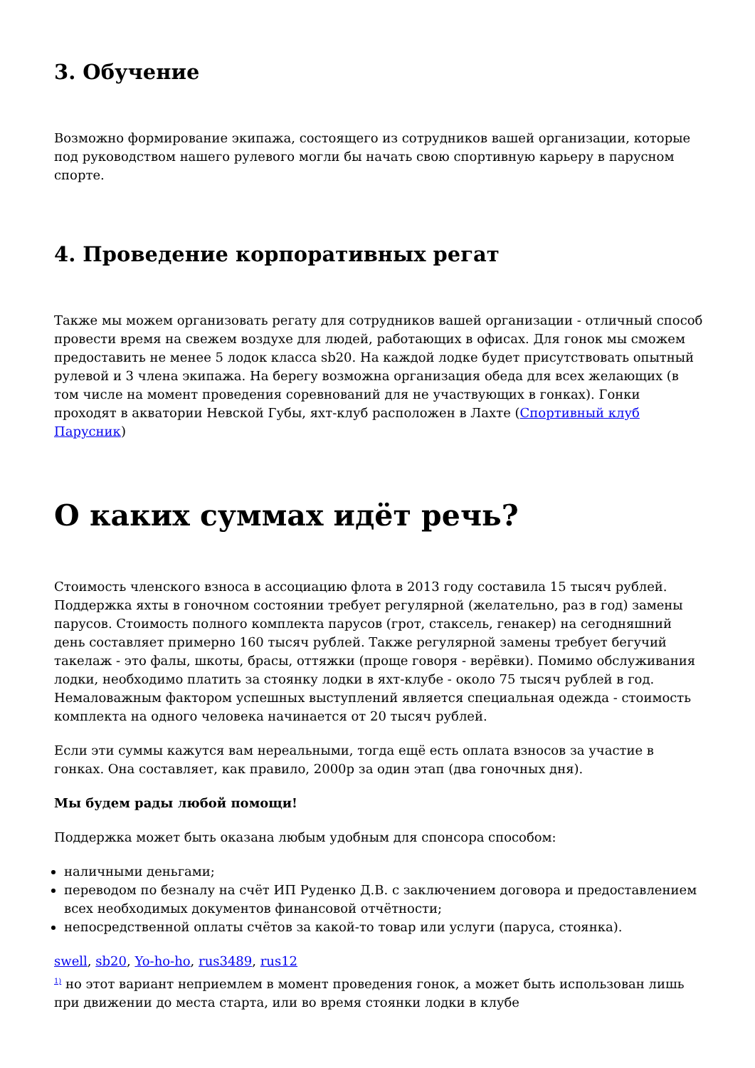3. Обучение
Возможно формирование экипажа, состоящего из сотрудников вашей организации, которые под руководством нашего рулевого могли бы начать свою спортивную карьеру в парусном спорте.
4. Проведение корпоративных регат
Также мы можем организовать регату для сотрудников вашей организации - отличный способ провести время на свежем воздухе для людей, работающих в офисах. Для гонок мы сможем предоставить не менее 5 лодок класса sb20. На каждой лодке будет присутствовать опытный рулевой и 3 члена экипажа. На берегу возможна организация обеда для всех желающих (в том числе на момент проведения соревнований для не участвующих в гонках). Гонки проходят в акватории Невской Губы, яхт-клуб расположен в Лахте (Спортивный клуб Парусник)
О каких суммах идёт речь?
Стоимость членского взноса в ассоциацию флота в 2013 году составила 15 тысяч рублей. Поддержка яхты в гоночном состоянии требует регулярной (желательно, раз в год) замены парусов. Стоимость полного комплекта парусов (грот, стаксель, генакер) на сегодняшний день составляет примерно 160 тысяч рублей. Также регулярной замены требует бегучий такелаж - это фалы, шкоты, брасы, оттяжки (проще говоря - верёвки). Помимо обслуживания лодки, необходимо платить за стоянку лодки в яхт-клубе - около 75 тысяч рублей в год. Немаловажным фактором успешных выступлений является специальная одежда - стоимость комплекта на одного человека начинается от 20 тысяч рублей.
Если эти суммы кажутся вам нереальными, тогда ещё есть оплата взносов за участие в гонках. Она составляет, как правило, 2000р за один этап (два гоночных дня).
Мы будем рады любой помощи!
Поддержка может быть оказана любым удобным для спонсора способом:
наличными деньгами;
переводом по безналу на счёт ИП Руденко Д.В. с заключением договора и предоставлением всех необходимых документов финансовой отчётности;
непосредственной оплаты счётов за какой-то товар или услуги (паруса, стоянка).
swell, sb20, Yo-ho-ho, rus3489, rus12
<sup>1)</sup> но этот вариант неприемлем в момент проведения гонок, а может быть использован лишь при движении до места старта, или во время стоянки лодки в клубе